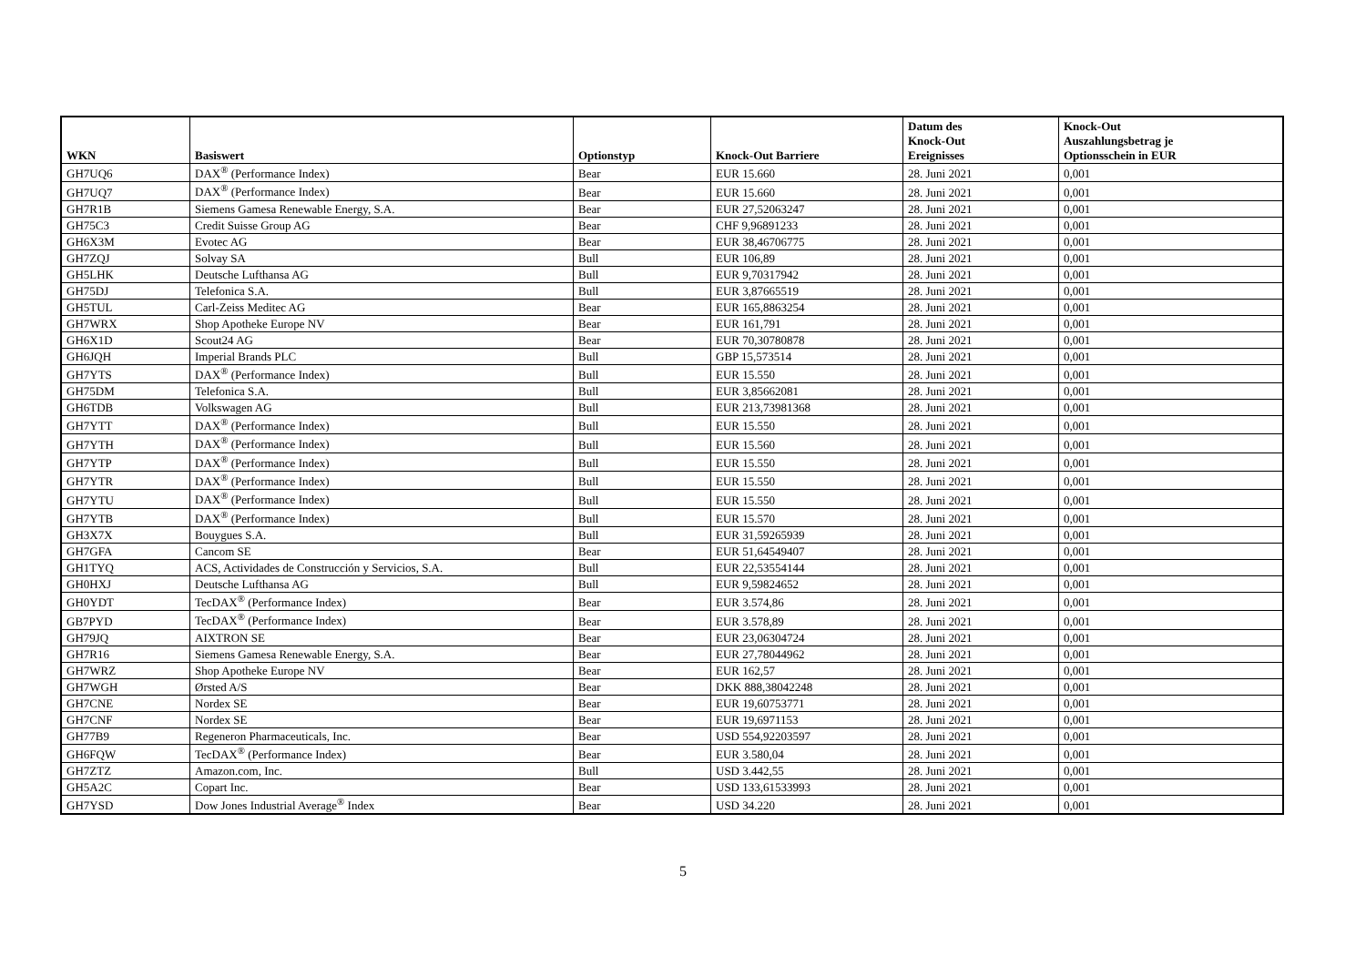| WKN | Basiswert | Optionstyp | Knock-Out Barriere | Datum des Knock-Out Ereignisses | Knock-Out Auszahlungsbetrag je Optionsschein in EUR |
| --- | --- | --- | --- | --- | --- |
| GH7UQ6 | DAX<sup>®</sup> (Performance Index) | Bear | EUR 15.660 | 28. Juni 2021 | 0,001 |
| GH7UQ7 | DAX<sup>®</sup> (Performance Index) | Bear | EUR 15.660 | 28. Juni 2021 | 0,001 |
| GH7R1B | Siemens Gamesa Renewable Energy, S.A. | Bear | EUR 27,52063247 | 28. Juni 2021 | 0,001 |
| GH75C3 | Credit Suisse Group AG | Bear | CHF 9,96891233 | 28. Juni 2021 | 0,001 |
| GH6X3M | Evotec AG | Bear | EUR 38,46706775 | 28. Juni 2021 | 0,001 |
| GH7ZQJ | Solvay SA | Bull | EUR 106,89 | 28. Juni 2021 | 0,001 |
| GH5LHK | Deutsche Lufthansa AG | Bull | EUR 9,70317942 | 28. Juni 2021 | 0,001 |
| GH75DJ | Telefonica S.A. | Bull | EUR 3,87665519 | 28. Juni 2021 | 0,001 |
| GH5TUL | Carl-Zeiss Meditec AG | Bear | EUR 165,8863254 | 28. Juni 2021 | 0,001 |
| GH7WRX | Shop Apotheke Europe NV | Bear | EUR 161,791 | 28. Juni 2021 | 0,001 |
| GH6X1D | Scout24 AG | Bear | EUR 70,30780878 | 28. Juni 2021 | 0,001 |
| GH6JQH | Imperial Brands PLC | Bull | GBP 15,573514 | 28. Juni 2021 | 0,001 |
| GH7YTS | DAX<sup>®</sup> (Performance Index) | Bull | EUR 15.550 | 28. Juni 2021 | 0,001 |
| GH75DM | Telefonica S.A. | Bull | EUR 3,85662081 | 28. Juni 2021 | 0,001 |
| GH6TDB | Volkswagen AG | Bull | EUR 213,73981368 | 28. Juni 2021 | 0,001 |
| GH7YTT | DAX<sup>®</sup> (Performance Index) | Bull | EUR 15.550 | 28. Juni 2021 | 0,001 |
| GH7YTH | DAX<sup>®</sup> (Performance Index) | Bull | EUR 15.560 | 28. Juni 2021 | 0,001 |
| GH7YTP | DAX<sup>®</sup> (Performance Index) | Bull | EUR 15.550 | 28. Juni 2021 | 0,001 |
| GH7YTR | DAX<sup>®</sup> (Performance Index) | Bull | EUR 15.550 | 28. Juni 2021 | 0,001 |
| GH7YTU | DAX<sup>®</sup> (Performance Index) | Bull | EUR 15.550 | 28. Juni 2021 | 0,001 |
| GH7YTB | DAX<sup>®</sup> (Performance Index) | Bull | EUR 15.570 | 28. Juni 2021 | 0,001 |
| GH3X7X | Bouygues S.A. | Bull | EUR 31,59265939 | 28. Juni 2021 | 0,001 |
| GH7GFA | Cancom SE | Bear | EUR 51,64549407 | 28. Juni 2021 | 0,001 |
| GH1TYQ | ACS, Actividades de Construcción y Servicios, S.A. | Bull | EUR 22,53554144 | 28. Juni 2021 | 0,001 |
| GH0HXJ | Deutsche Lufthansa AG | Bull | EUR 9,59824652 | 28. Juni 2021 | 0,001 |
| GH0YDT | TecDAX<sup>®</sup> (Performance Index) | Bear | EUR 3.574,86 | 28. Juni 2021 | 0,001 |
| GB7PYD | TecDAX<sup>®</sup> (Performance Index) | Bear | EUR 3.578,89 | 28. Juni 2021 | 0,001 |
| GH79JQ | AIXTRON SE | Bear | EUR 23,06304724 | 28. Juni 2021 | 0,001 |
| GH7R16 | Siemens Gamesa Renewable Energy, S.A. | Bear | EUR 27,78044962 | 28. Juni 2021 | 0,001 |
| GH7WRZ | Shop Apotheke Europe NV | Bear | EUR 162,57 | 28. Juni 2021 | 0,001 |
| GH7WGH | Ørsted A/S | Bear | DKK 888,38042248 | 28. Juni 2021 | 0,001 |
| GH7CNE | Nordex SE | Bear | EUR 19,60753771 | 28. Juni 2021 | 0,001 |
| GH7CNF | Nordex SE | Bear | EUR 19,6971153 | 28. Juni 2021 | 0,001 |
| GH77B9 | Regeneron Pharmaceuticals, Inc. | Bear | USD 554,92203597 | 28. Juni 2021 | 0,001 |
| GH6FQW | TecDAX<sup>®</sup> (Performance Index) | Bear | EUR 3.580,04 | 28. Juni 2021 | 0,001 |
| GH7ZTZ | Amazon.com, Inc. | Bull | USD 3.442,55 | 28. Juni 2021 | 0,001 |
| GH5A2C | Copart Inc. | Bear | USD 133,61533993 | 28. Juni 2021 | 0,001 |
| GH7YSD | Dow Jones Industrial Average<sup>®</sup> Index | Bear | USD 34.220 | 28. Juni 2021 | 0,001 |
5